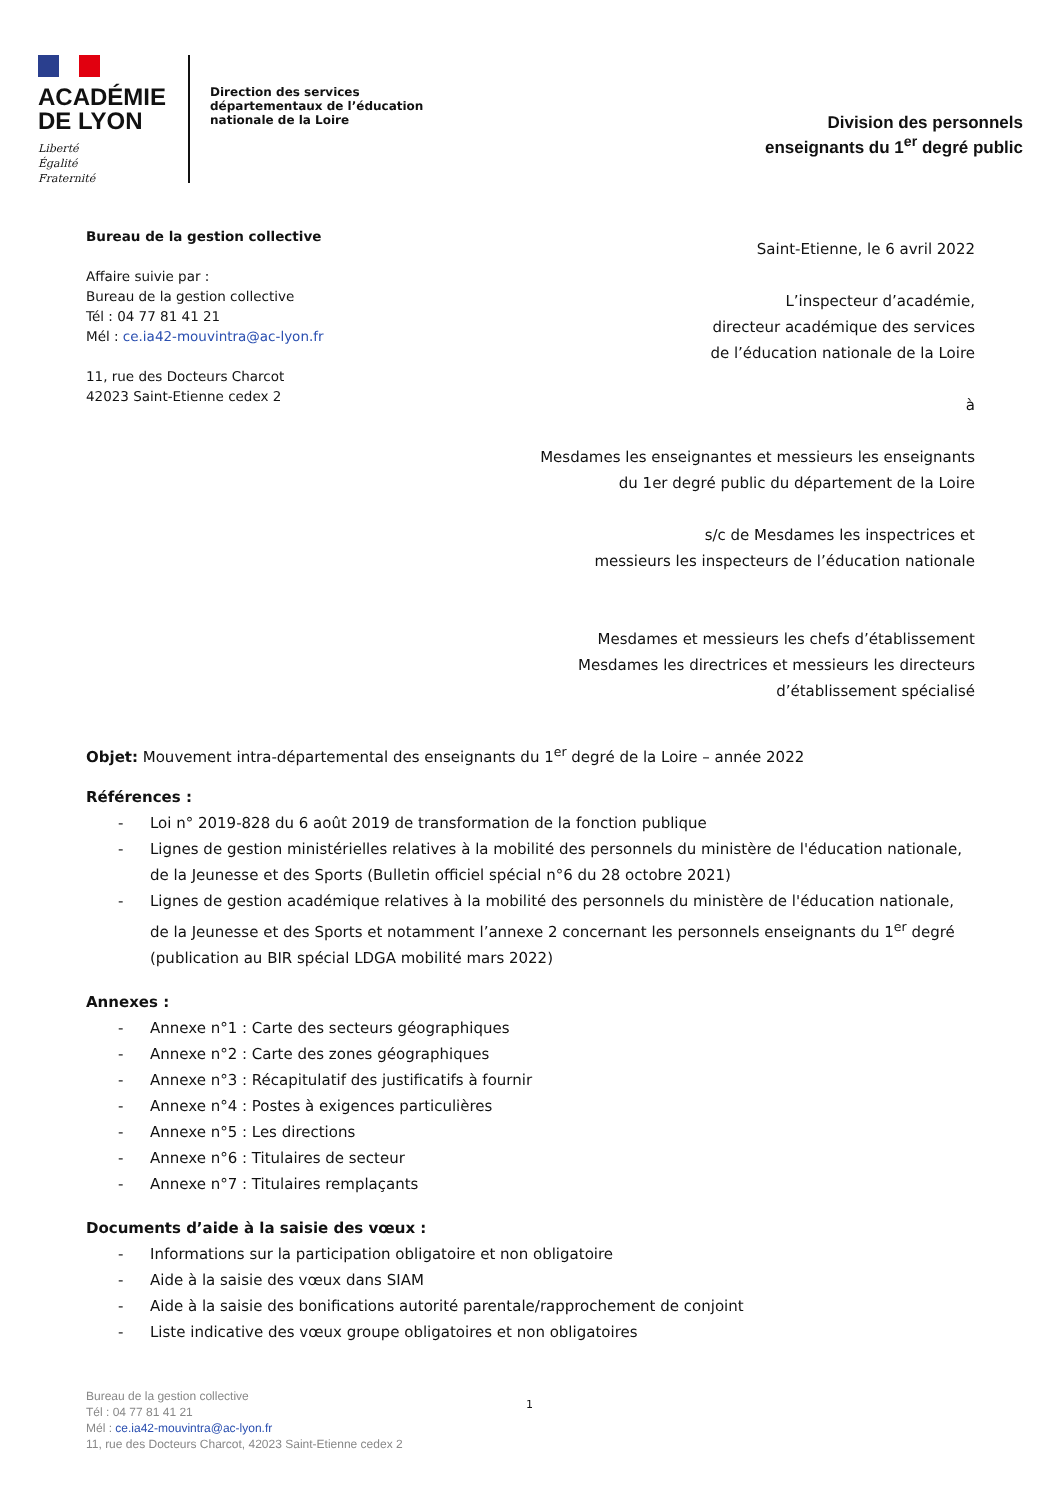ACADÉMIE
DE LYON
Liberté
Égalité
Fraternité
Direction des services départementaux de l’éducation nationale de la Loire
Division des personnels
enseignants du 1<sup>er</sup> degré public
Bureau de la gestion collective
Affaire suivie par :
Bureau de la gestion collective
Tél : 04 77 81 41 21
Mél : ce.ia42-mouvintra@ac-lyon.fr
11, rue des Docteurs Charcot
42023 Saint-Etienne cedex 2
Saint-Etienne, le 6 avril 2022
L’inspecteur d’académie,
directeur académique des services
de l’éducation nationale de la Loire
à
Mesdames les enseignantes et messieurs les enseignants
du 1er degré public du département de la Loire
s/c de Mesdames les inspectrices et
messieurs les inspecteurs de l’éducation nationale
Mesdames et messieurs les chefs d’établissement
Mesdames les directrices et messieurs les directeurs
d’établissement spécialisé
Objet: Mouvement intra-départemental des enseignants du 1<sup>er</sup> degré de la Loire – année 2022
Références :
- Loi n° 2019-828 du 6 août 2019 de transformation de la fonction publique
- Lignes de gestion ministérielles relatives à la mobilité des personnels du ministère de l'éducation nationale, de la Jeunesse et des Sports (Bulletin officiel spécial n°6 du 28 octobre 2021)
- Lignes de gestion académique relatives à la mobilité des personnels du ministère de l'éducation nationale, de la Jeunesse et des Sports et notamment l’annexe 2 concernant les personnels enseignants du 1<sup>er</sup> degré (publication au BIR spécial LDGA mobilité mars 2022)
Annexes :
- Annexe n°1 : Carte des secteurs géographiques
- Annexe n°2 : Carte des zones géographiques
- Annexe n°3 : Récapitulatif des justificatifs à fournir
- Annexe n°4 : Postes à exigences particulières
- Annexe n°5 : Les directions
- Annexe n°6 : Titulaires de secteur
- Annexe n°7 : Titulaires remplaçants
Documents d’aide à la saisie des vœux :
- Informations sur la participation obligatoire et non obligatoire
- Aide à la saisie des vœux dans SIAM
- Aide à la saisie des bonifications autorité parentale/rapprochement de conjoint
- Liste indicative des vœux groupe obligatoires et non obligatoires
Bureau de la gestion collective
Tél : 04 77 81 41 21
Mél : ce.ia42-mouvintra@ac-lyon.fr
11, rue des Docteurs Charcot, 42023 Saint-Etienne cedex 2
1